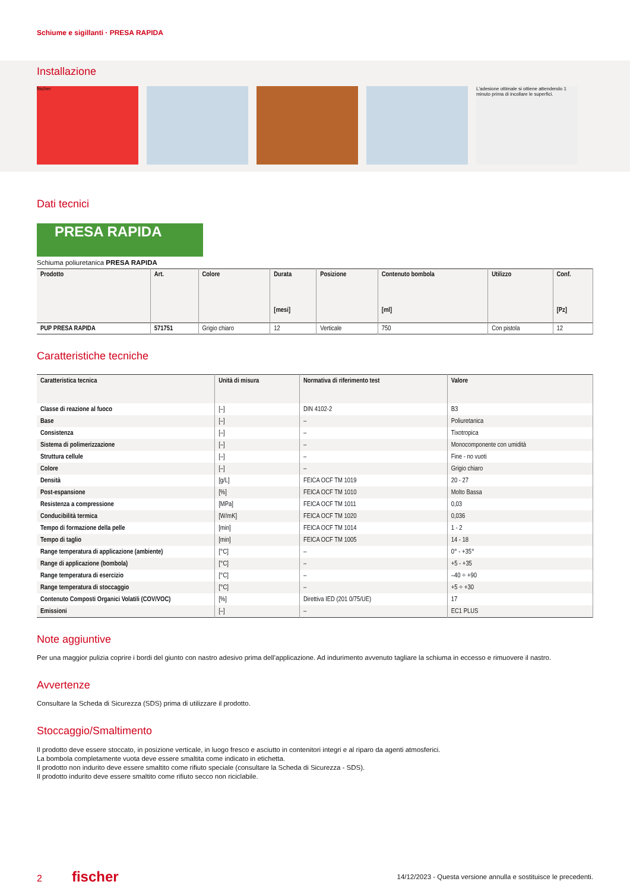Schiume e sigillanti · PRESA RAPIDA
Installazione
fischer L'adesione ottimale si ottiene attendendo 1 minuto prima di incollare le superfici.
Dati tecnici
PRESA RAPIDA
Schiuma poliuretanica PRESA RAPIDA
| Prodotto | Art. | Colore | Durata [mesi] | Posizione | Contenuto bombola [ml] | Utilizzo | Conf. [Pz] |
| --- | --- | --- | --- | --- | --- | --- | --- |
| PUP PRESA RAPIDA | 571751 | Grigio chiaro | 12 | Verticale | 750 | Con pistola | 12 |
Caratteristiche tecniche
| Caratteristica tecnica | Unità di misura | Normativa di riferimento test | Valore |
| --- | --- | --- | --- |
| Classe di reazione al fuoco | [–] | DIN 4102-2 | B3 |
| Base | [–] | – | Poliuretanica |
| Consistenza | [–] | – | Tixotropica |
| Sistema di polimerizzazione | [–] | – | Monocomponente con umidità |
| Struttura cellule | [–] | – | Fine - no vuoti |
| Colore | [–] | – | Grigio chiaro |
| Densità | [g/L] | FEICA OCF TM 1019 | 20 - 27 |
| Post-espansione | [%] | FEICA OCF TM 1010 | Molto Bassa |
| Resistenza a compressione | [MPa] | FEICA OCF TM 1011 | 0,03 |
| Conducibilità termica | [W/mK] | FEICA OCF TM 1020 | 0,036 |
| Tempo di formazione della pelle | [min] | FEICA OCF TM 1014 | 1 - 2 |
| Tempo di taglio | [min] | FEICA OCF TM 1005 | 14 - 18 |
| Range temperatura di applicazione (ambiente) | [°C] | – | 0° - +35° |
| Range di applicazione (bombola) | [°C] | – | +5 - +35 |
| Range temperatura di esercizio | [°C] | – | –40 ÷ +90 |
| Range temperatura di stoccaggio | [°C] | – | +5 ÷ +30 |
| Contenuto Composti Organici Volatili (COV/VOC) | [%] | Direttiva IED (201 0/75/UE) | 17 |
| Emissioni | [–] | – | EC1 PLUS |
Note aggiuntive
Per una maggior pulizia coprire i bordi del giunto con nastro adesivo prima dell’applicazione. Ad indurimento avvenuto tagliare la schiuma in eccesso e rimuovere il nastro.
Avvertenze
Consultare la Scheda di Sicurezza (SDS) prima di utilizzare il prodotto.
Stoccaggio/Smaltimento
Il prodotto deve essere stoccato, in posizione verticale, in luogo fresco e asciutto in contenitori integri e al riparo da agenti atmosferici.
La bombola completamente vuota deve essere smaltita come indicato in etichetta.
Il prodotto non indurito deve essere smaltito come rifiuto speciale (consultare la Scheda di Sicurezza - SDS).
Il prodotto indurito deve essere smaltito come rifiuto secco non riciclabile.
2 fischer 14/12/2023 - Questa versione annulla e sostituisce le precedenti.